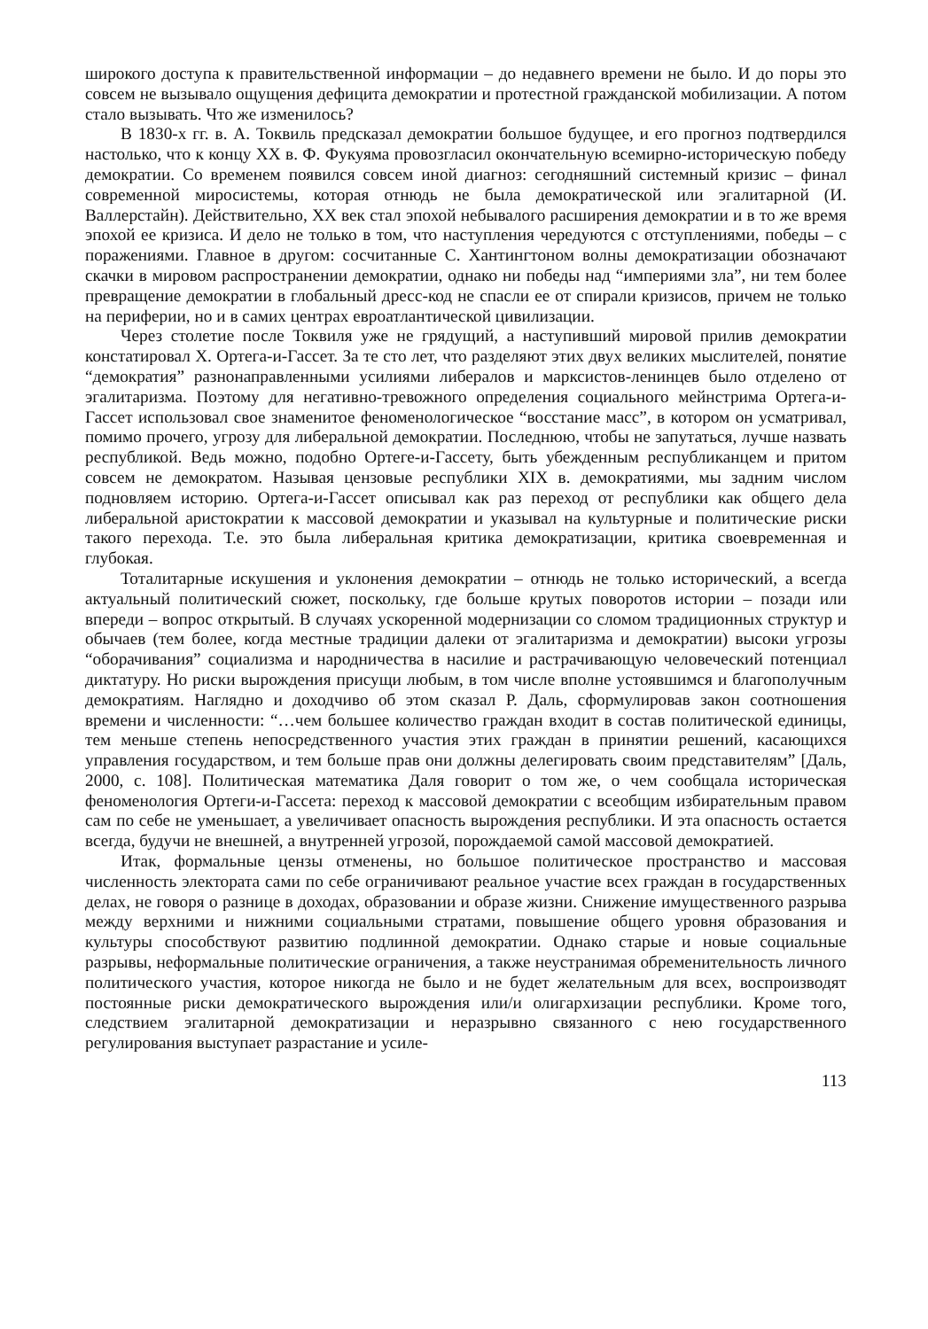широкого доступа к правительственной информации – до недавнего времени не было. И до поры это совсем не вызывало ощущения дефицита демократии и протестной гражданской мобилизации. А потом стало вызывать. Что же изменилось?
В 1830-х гг. в. А. Токвиль предсказал демократии большое будущее, и его прогноз подтвердился настолько, что к концу XX в. Ф. Фукуяма провозгласил окончательную всемирно-историческую победу демократии. Со временем появился совсем иной диагноз: сегодняшний системный кризис – финал современной миросистемы, которая отнюдь не была демократической или эгалитарной (И. Валлерстайн). Действительно, XX век стал эпохой небывалого расширения демократии и в то же время эпохой ее кризиса. И дело не только в том, что наступления чередуются с отступлениями, победы – с поражениями. Главное в другом: сосчитанные С. Хантингтоном волны демократизации обозначают скачки в мировом распространении демократии, однако ни победы над “империями зла”, ни тем более превращение демократии в глобальный дресс-код не спасли ее от спирали кризисов, причем не только на периферии, но и в самих центрах евроатлантической цивилизации.
Через столетие после Токвиля уже не грядущий, а наступивший мировой прилив демократии констатировал Х. Ортега-и-Гассет. За те сто лет, что разделяют этих двух великих мыслителей, понятие “демократия” разнонаправленными усилиями либералов и марксистов-ленинцев было отделено от эгалитаризма. Поэтому для негативно-тревожного определения социального мейнстрима Ортега-и-Гассет использовал свое знаменитое феноменологическое “восстание масс”, в котором он усматривал, помимо прочего, угрозу для либеральной демократии. Последнюю, чтобы не запутаться, лучше назвать республикой. Ведь можно, подобно Ортеге-и-Гассету, быть убежденным республиканцем и притом совсем не демократом. Называя цензовые республики XIX в. демократиями, мы задним числом подновляем историю. Ортега-и-Гассет описывал как раз переход от республики как общего дела либеральной аристократии к массовой демократии и указывал на культурные и политические риски такого перехода. Т.е. это была либеральная критика демократизации, критика своевременная и глубокая.
Тоталитарные искушения и уклонения демократии – отнюдь не только исторический, а всегда актуальный политический сюжет, поскольку, где больше крутых поворотов истории – позади или впереди – вопрос открытый. В случаях ускоренной модернизации со сломом традиционных структур и обычаев (тем более, когда местные традиции далеки от эгалитаризма и демократии) высоки угрозы “оборачивания” социализма и народничества в насилие и растрачивающую человеческий потенциал диктатуру. Но риски вырождения присущи любым, в том числе вполне устоявшимся и благополучным демократиям. Наглядно и доходчиво об этом сказал Р. Даль, сформулировав закон соотношения времени и численности: “…чем большее количество граждан входит в состав политической единицы, тем меньше степень непосредственного участия этих граждан в принятии решений, касающихся управления государством, и тем больше прав они должны делегировать своим представителям” [Даль, 2000, с. 108]. Политическая математика Даля говорит о том же, о чем сообщала историческая феноменология Ортеги-и-Гассета: переход к массовой демократии с всеобщим избирательным правом сам по себе не уменьшает, а увеличивает опасность вырождения республики. И эта опасность остается всегда, будучи не внешней, а внутренней угрозой, порождаемой самой массовой демократией.
Итак, формальные цензы отменены, но большое политическое пространство и массовая численность электората сами по себе ограничивают реальное участие всех граждан в государственных делах, не говоря о разнице в доходах, образовании и образе жизни. Снижение имущественного разрыва между верхними и нижними социальными стратами, повышение общего уровня образования и культуры способствуют развитию подлинной демократии. Однако старые и новые социальные разрывы, неформальные политические ограничения, а также неустранимая обременительность личного политического участия, которое никогда не было и не будет желательным для всех, воспроизводят постоянные риски демократического вырождения или/и олигархизации республики. Кроме того, следствием эгалитарной демократизации и неразрывно связанного с нею государственного регулирования выступает разрастание и усиле-
113